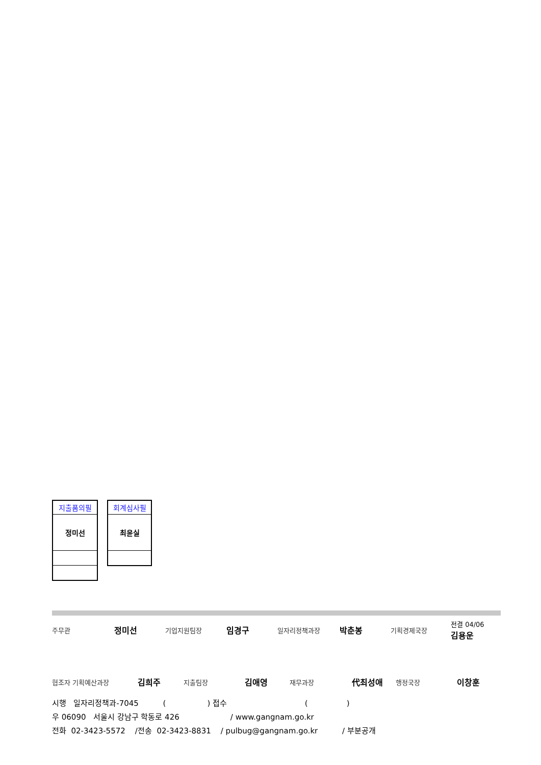| 지출품의필 |
| 정미선 |
| 회계심사필 |
| 최윤실 |
주무관 정미선 기업지원팀장 임경구 일자리정책과장 박춘봉 기획경제국장 전결 04/06
김용운
협조자 기획예산과장 김희주 지출팀장 김애영 재무과장 代최성애 행정국장 이창훈
시행 일자리정책과-7045 ( ) 접수 ( )
우 06090 서울시 강남구 학동로 426 / www.gangnam.go.kr
전화 02-3423-5572 /전송 02-3423-8831 / pulbug@gangnam.go.kr / 부분공개